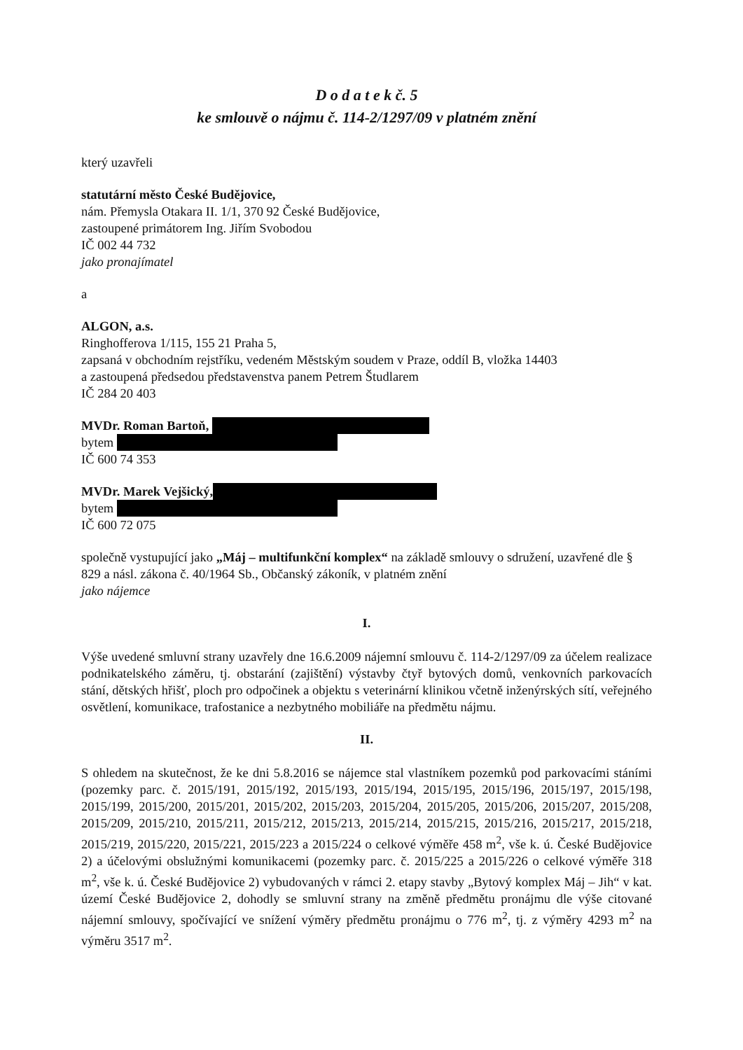D o d a t e k č. 5
ke smlouvě o nájmu č. 114-2/1297/09 v platném znění
který uzavřeli
statutární město České Budějovice,
nám. Přemysla Otakara II. 1/1, 370 92 České Budějovice,
zastoupené primátorem Ing. Jiřím Svobodou
IČ 002 44 732
jako pronajímatel
a
ALGON, a.s.
Ringhofferova 1/115, 155 21 Praha 5,
zapsaná v obchodním rejstříku, vedeném Městským soudem v Praze, oddíl B, vložka 14403
a zastoupená předsedou představenstva panem Petrem Študlarem
IČ 284 20 403
MVDr. Roman Bartoň,
bytem
IČ 600 74 353
MVDr. Marek Vejšický,
bytem
IČ 600 72 075
společně vystupující jako „Máj – multifunkční komplex“ na základě smlouvy o sdružení, uzavřené dle § 829 a násl. zákona č. 40/1964 Sb., Občanský zákoník, v platném znění
jako nájemce
I.
Výše uvedené smluvní strany uzavřely dne 16.6.2009 nájemní smlouvu č. 114-2/1297/09 za účelem realizace podnikatelského záměru, tj. obstarání (zajištění) výstavby čtyř bytových domů, venkovních parkovacích stání, dětských hřišť, ploch pro odpočinek a objektu s veterinární klinikou včetně inženýrských sítí, veřejného osvětlení, komunikace, trafostanice a nezbytného mobiliáře na předmětu nájmu.
II.
S ohledem na skutečnost, že ke dni 5.8.2016 se nájemce stal vlastníkem pozemků pod parkovacími stáními (pozemky parc. č. 2015/191, 2015/192, 2015/193, 2015/194, 2015/195, 2015/196, 2015/197, 2015/198, 2015/199, 2015/200, 2015/201, 2015/202, 2015/203, 2015/204, 2015/205, 2015/206, 2015/207, 2015/208, 2015/209, 2015/210, 2015/211, 2015/212, 2015/213, 2015/214, 2015/215, 2015/216, 2015/217, 2015/218, 2015/219, 2015/220, 2015/221, 2015/223 a 2015/224 o celkové výměře 458 m<sup>2</sup>, vše k. ú. České Budějovice 2) a účelovými obslužnými komunikacemi (pozemky parc. č. 2015/225 a 2015/226 o celkové výměře 318 m<sup>2</sup>, vše k. ú. České Budějovice 2) vybudovaných v rámci 2. etapy stavby „Bytový komplex Máj – Jih“ v kat. území České Budějovice 2, dohodly se smluvní strany na změně předmětu pronájmu dle výše citované nájemní smlouvy, spočívající ve snížení výměry předmětu pronájmu o 776 m<sup>2</sup>, tj. z výměry 4293 m<sup>2</sup> na výměru 3517 m<sup>2</sup>.